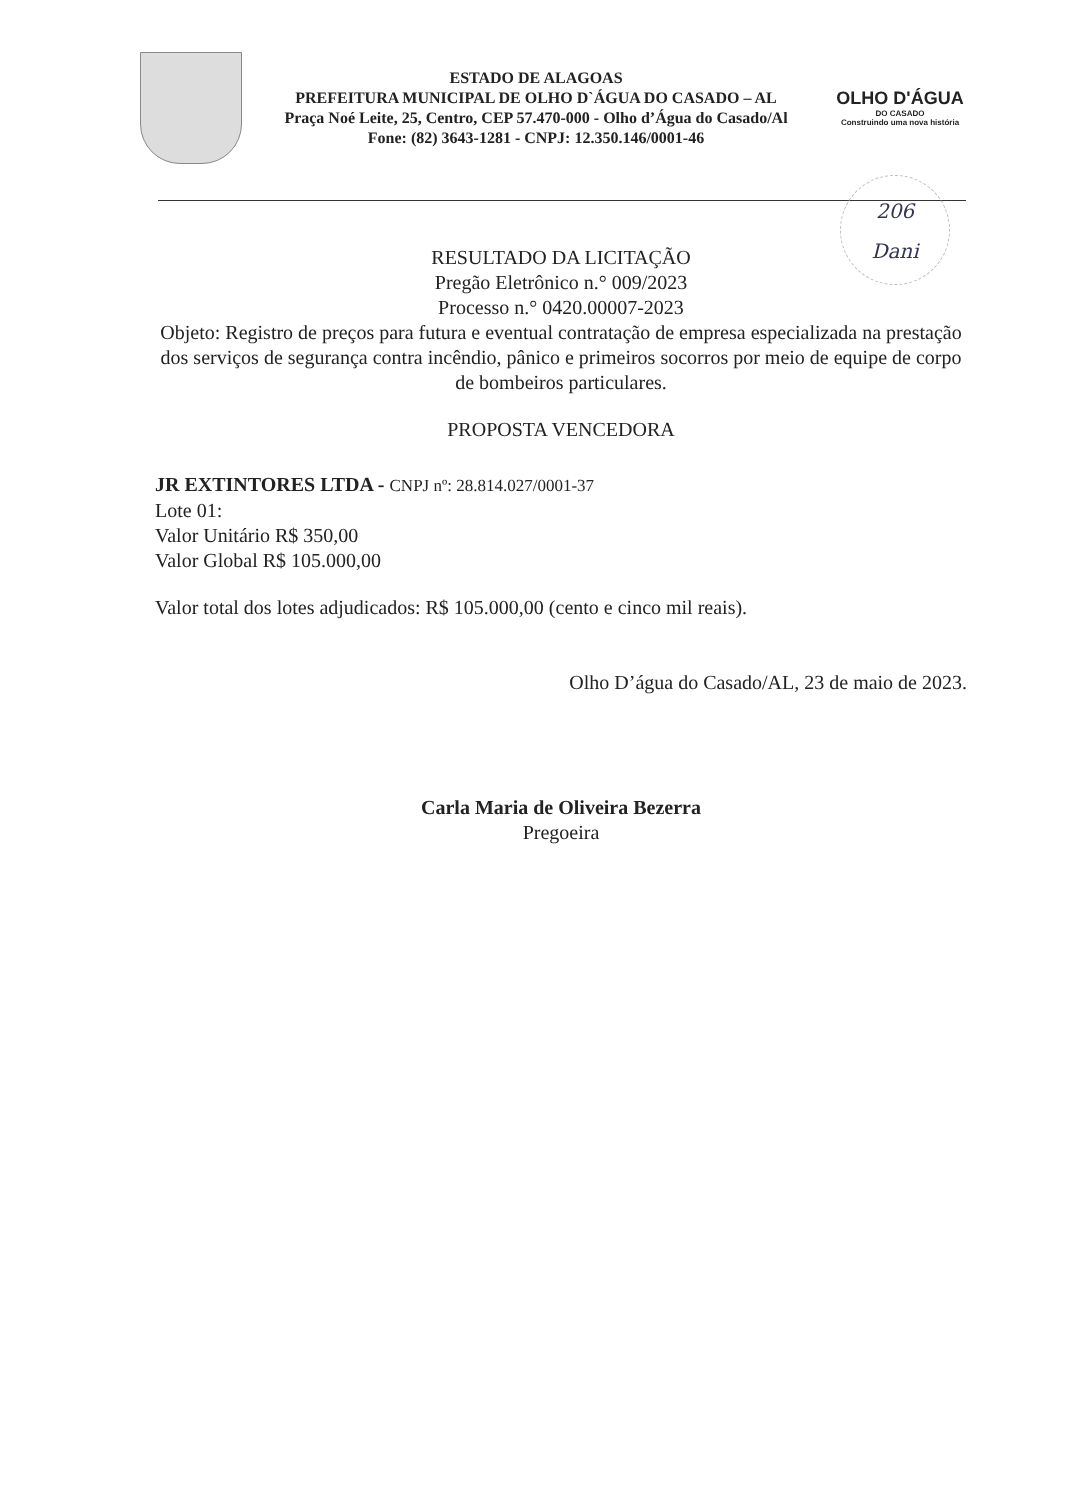ESTADO DE ALAGOAS
PREFEITURA MUNICIPAL DE OLHO D`ÁGUA DO CASADO – AL
Praça Noé Leite, 25, Centro, CEP 57.470-000 - Olho d’Água do Casado/Al
Fone: (82) 3643-1281 - CNPJ: 12.350.146/0001-46
OLHO D'ÁGUA
DO CASADO
Construindo uma nova história
206
Dani
RESULTADO DA LICITAÇÃO
Pregão Eletrônico n.° 009/2023
Processo n.° 0420.00007-2023
Objeto: Registro de preços para futura e eventual contratação de empresa especializada na prestação dos serviços de segurança contra incêndio, pânico e primeiros socorros por meio de equipe de corpo de bombeiros particulares.
PROPOSTA VENCEDORA
JR EXTINTORES LTDA - CNPJ nº: 28.814.027/0001-37
Lote 01:
Valor Unitário R$ 350,00
Valor Global R$ 105.000,00
Valor total dos lotes adjudicados: R$ 105.000,00 (cento e cinco mil reais).
Olho D’água do Casado/AL, 23 de maio de 2023.
Carla Maria de Oliveira Bezerra
Pregoeira